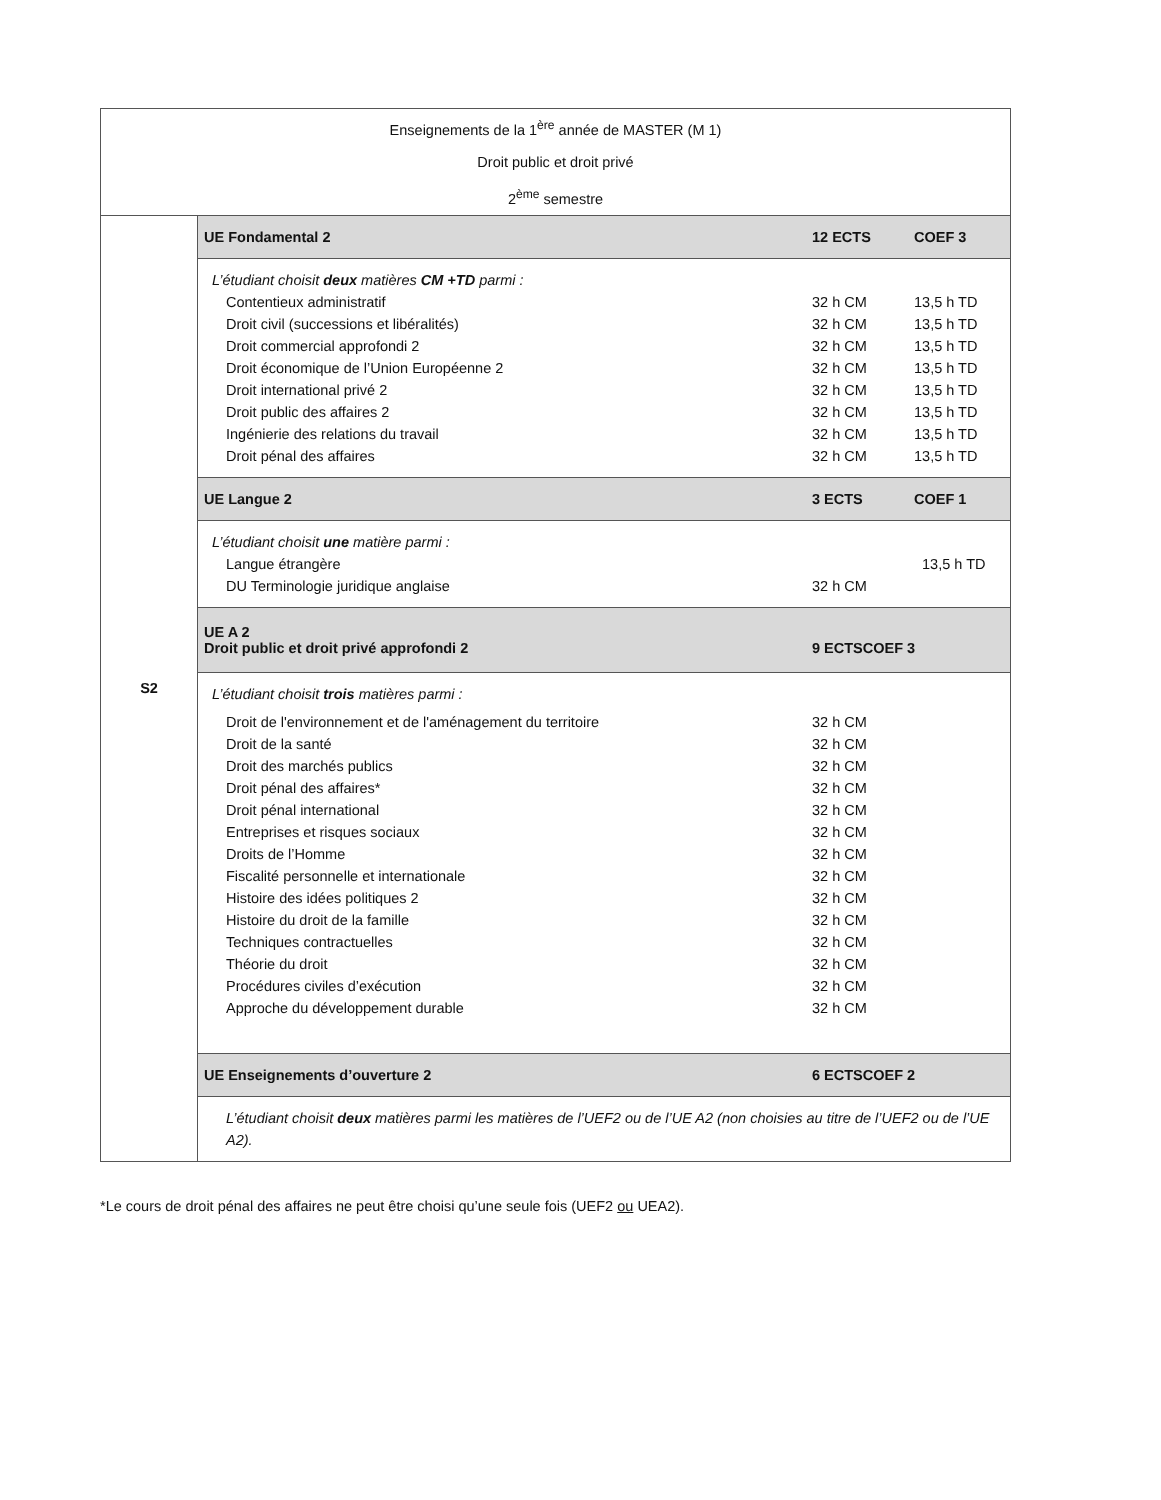| Enseignements de la 1<sup>ère</sup> année de MASTER (M 1) Droit public et droit privé 2<sup>ème</sup> semestre | |
| S2 | UE Fondamental 2 12 ECTS COEF 3 |
| | L’étudiant choisit deux matières CM +TD parmi : Contentieux administratif 32 h CM 13,5 h TD Droit civil (successions et libéralités) 32 h CM 13,5 h TD Droit commercial approfondi 2 32 h CM 13,5 h TD Droit économique de l’Union Européenne 2 32 h CM 13,5 h TD Droit international privé 2 32 h CM 13,5 h TD Droit public des affaires 2 32 h CM 13,5 h TD Ingénierie des relations du travail 32 h CM 13,5 h TD Droit pénal des affaires 32 h CM 13,5 h TD |
| | UE Langue 2 3 ECTS COEF 1 |
| | L’étudiant choisit une matière parmi : Langue étrangère 13,5 h TD DU Terminologie juridique anglaise 32 h CM |
| | UE A 2 Droit public et droit privé approfondi 2 9 ECTSCOEF 3 |
| | L’étudiant choisit trois matières parmi : Droit de l'environnement et de l'aménagement du territoire 32 h CM Droit de la santé 32 h CM Droit des marchés publics 32 h CM Droit pénal des affaires* 32 h CM Droit pénal international 32 h CM Entreprises et risques sociaux 32 h CM Droits de l’Homme 32 h CM Fiscalité personnelle et internationale 32 h CM Histoire des idées politiques 2 32 h CM Histoire du droit de la famille 32 h CM Techniques contractuelles 32 h CM Théorie du droit 32 h CM Procédures civiles d’exécution 32 h CM Approche du développement durable 32 h CM |
| | UE Enseignements d’ouverture 2 6 ECTSCOEF 2 |
| | L’étudiant choisit deux matières parmi les matières de l’UEF2 ou de l’UE A2 (non choisies au titre de l’UEF2 ou de l’UE A2). |
*Le cours de droit pénal des affaires ne peut être choisi qu’une seule fois (UEF2 ou UEA2).